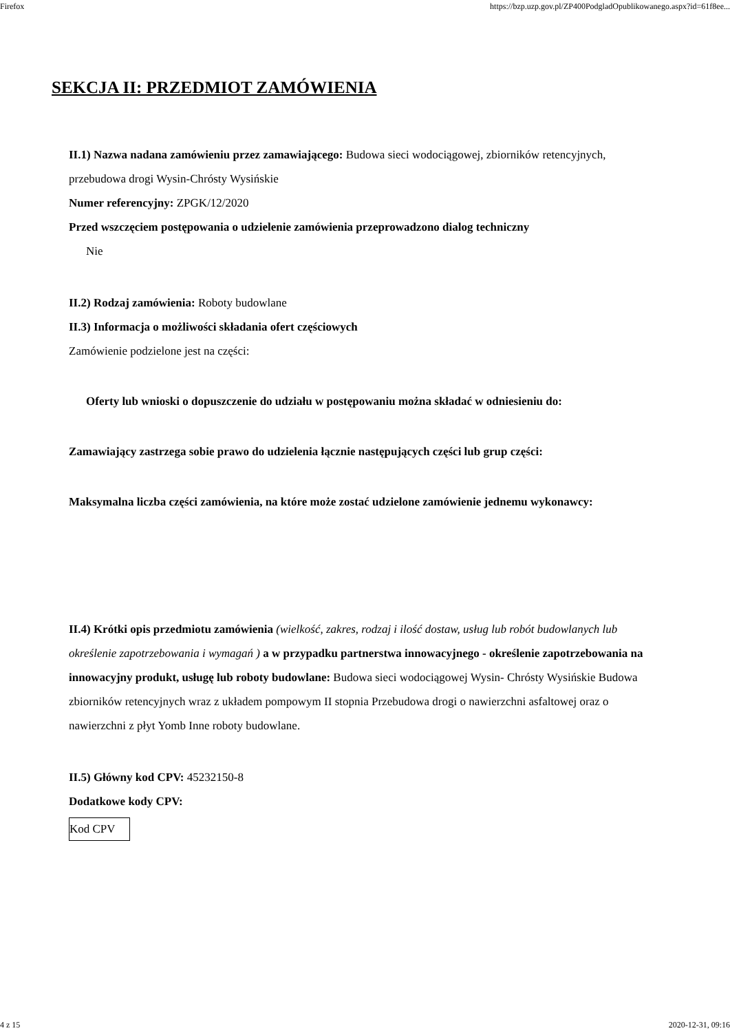Firefox https://bzp.uzp.gov.pl/ZP400PodgladOpublikowanego.aspx?id=61f8ee...
SEKCJA II: PRZEDMIOT ZAMÓWIENIA
II.1) Nazwa nadana zamówieniu przez zamawiającego: Budowa sieci wodociągowej, zbiorników retencyjnych, przebudowa drogi Wysin-Chrósty Wysińskie
Numer referencyjny: ZPGK/12/2020
Przed wszczęciem postępowania o udzielenie zamówienia przeprowadzono dialog techniczny
Nie
II.2) Rodzaj zamówienia: Roboty budowlane
II.3) Informacja o możliwości składania ofert częściowych
Zamówienie podzielone jest na części:
Oferty lub wnioski o dopuszczenie do udziału w postępowaniu można składać w odniesieniu do:
Zamawiający zastrzega sobie prawo do udzielenia łącznie następujących części lub grup części:
Maksymalna liczba części zamówienia, na które może zostać udzielone zamówienie jednemu wykonawcy:
II.4) Krótki opis przedmiotu zamówienia (wielkość, zakres, rodzaj i ilość dostaw, usług lub robót budowlanych lub określenie zapotrzebowania i wymagań ) a w przypadku partnerstwa innowacyjnego - określenie zapotrzebowania na innowacyjny produkt, usługę lub roboty budowlane: Budowa sieci wodociągowej Wysin- Chrósty Wysińskie Budowa zbiorników retencyjnych wraz z układem pompowym II stopnia Przebudowa drogi o nawierzchni asfaltowej oraz o nawierzchni z płyt Yomb Inne roboty budowlane.
II.5) Główny kod CPV: 45232150-8
Dodatkowe kody CPV:
| Kod CPV |
4 z 15 2020-12-31, 09:16